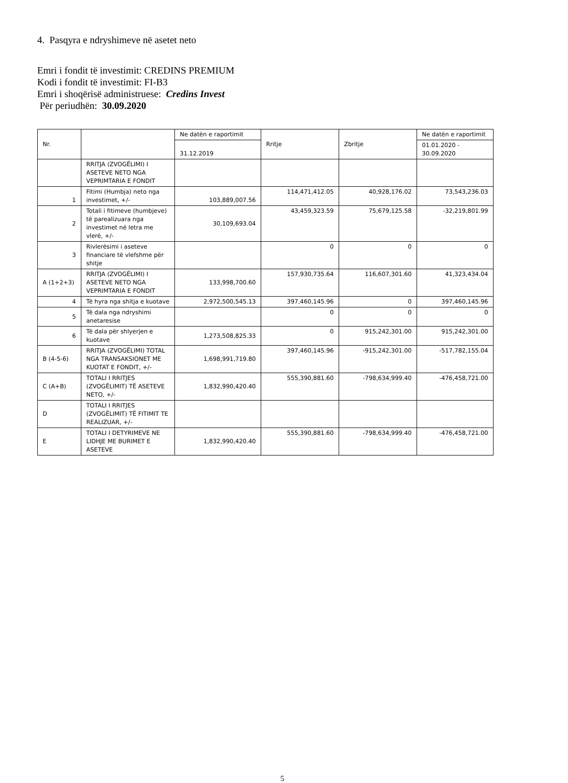4. Pasqyra e ndryshimeve në asetet neto
Emri i fondit të investimit: CREDINS PREMIUM
Kodi i fondit të investimit: FI-B3
Emri i shoqërisë administruese: Credins Invest
Për periudhën: 30.09.2020
| Nr. | | Ne datën e raportimit | Rritje | Zbritje | Ne datën e raportimit |
| --- | --- | --- | --- | --- | --- |
| | | 31.12.2019 | | | 01.01.2020 - 30.09.2020 |
| | RRITJA (ZVOGËLIMI) I ASETEVE NETO NGA VEPRIMTARIA E FONDIT | | | | |
| 1 | Fitimi (Humbja) neto nga investimet, +/- | 103,889,007.56 | 114,471,412.05 | 40,928,176.02 | 73,543,236.03 |
| 2 | Totali i fitimeve (humbjeve) të parealizuara nga investimet në letra me vlerë, +/- | 30,109,693.04 | 43,459,323.59 | 75,679,125.58 | -32,219,801.99 |
| 3 | Rivlerësimi i aseteve financiare të vlefshme për shitje | | 0 | 0 | 0 |
| A (1+2+3) | RRITJA (ZVOGËLIMI) I ASETEVE NETO NGA VEPRIMTARIA E FONDIT | 133,998,700.60 | 157,930,735.64 | 116,607,301.60 | 41,323,434.04 |
| 4 | Të hyra nga shitja e kuotave | 2,972,500,545.13 | 397,460,145.96 | 0 | 397,460,145.96 |
| 5 | Të dala nga ndryshimi anetaresise | | 0 | 0 | 0 |
| 6 | Të dala për shlyerjen e kuotave | 1,273,508,825.33 | 0 | 915,242,301.00 | 915,242,301.00 |
| B (4-5-6) | RRITJA (ZVOGËLIMI) TOTAL NGA TRANSAKSIONET ME KUOTAT E FONDIT, +/- | 1,698,991,719.80 | 397,460,145.96 | -915,242,301.00 | -517,782,155.04 |
| C (A+B) | TOTALI I RRITJES (ZVOGËLIMIT) TË ASETEVE NETO, +/- | 1,832,990,420.40 | 555,390,881.60 | -798,634,999.40 | -476,458,721.00 |
| D | TOTALI I RRITJES (ZVOGËLIMIT) TË FITIMIT TE REALIZUAR, +/- | | | | |
| E | TOTALI I DETYRIMEVE NE LIDHJE ME BURIMET E ASETEVE | 1,832,990,420.40 | 555,390,881.60 | -798,634,999.40 | -476,458,721.00 |
5